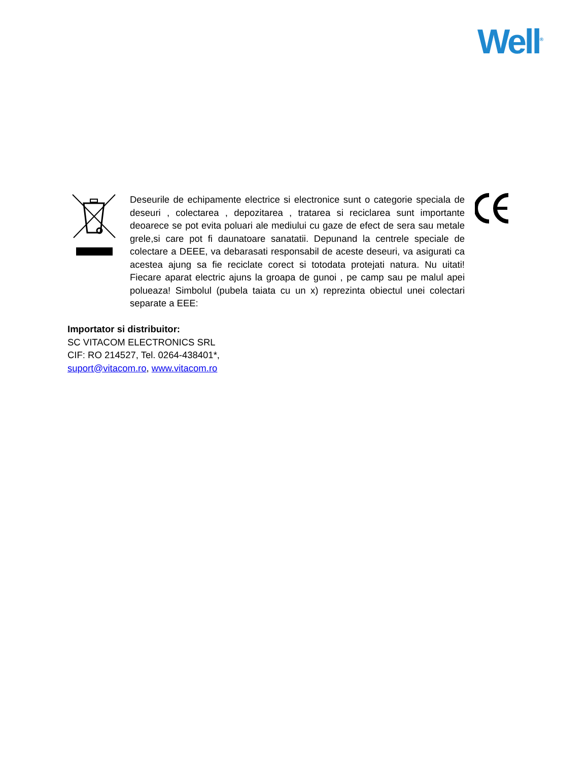Well<sup>®</sup>
Deseurile de echipamente electrice si electronice sunt o categorie speciala de deseuri , colectarea , depozitarea , tratarea si reciclarea sunt importante deoarece se pot evita poluari ale mediului cu gaze de efect de sera sau metale grele,si care pot fi daunatoare sanatatii. Depunand la centrele speciale de colectare a DEEE, va debarasati responsabil de aceste deseuri, va asigurati ca acestea ajung sa fie reciclate corect si totodata protejati natura. Nu uitati! Fiecare aparat electric ajuns la groapa de gunoi , pe camp sau pe malul apei polueaza! Simbolul (pubela taiata cu un x) reprezinta obiectul unei colectari separate a EEE:
Importator si distribuitor:
SC VITACOM ELECTRONICS SRL
CIF: RO 214527, Tel. 0264-438401*,
suport@vitacom.ro, www.vitacom.ro